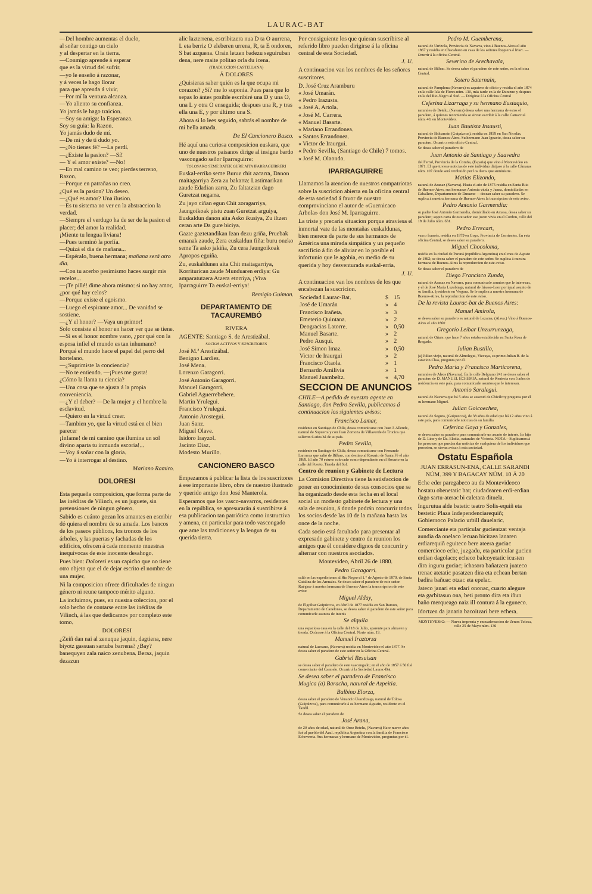LAURAC-BAT
—Del hombre aumentas el duelo,
al soñar contigo un cielo
y al despertar en la tierra.
—Conmigo aprende á esperar
que es la virtud del sufrir.
—yo le enseño á razonar,
y á veces le hago llorar
para que aprenda á vivir.
—Por mí la ventura alcanza.
—Yo aliento su confianza.
Yo jamás le hago traicion.
—Soy su amiga: la Esperanza.
Soy su guia: la Razon.
Yo jamás dudo de mí.
—De mí y de tí dudo yo.
—¿No tienes fé? —La perdí.
—¿Existe la pasion? —Sí!
— Y el amor existe? —No!
—En mal camino te veo; pierdes terreno, Razon.
—Porque en patrañas no creo.
¿Qué es la pasion? Un deseo.
—¿Qué es amor? Una ilusion.
—Es tu sistema no ver en la abstraccion la verdad.
—Siempre el verdugo ha de ser de la pasion el placer; del amor la realidad.
¡Miente tu lengua liviana!
—Pues terminó la porfía.
—Quizá el dia de mañana...
—Espéralo, buena hermana; mañana será otro dia.
—Con tu acerbo pesimismo haces surgir mis recelos...
—¡Te pillé! dime ahora mismo: si no hay amor, ¿por qué hay celos?
—Porque existe el egoismo.
—Luego el espirante amor... De vanidad se sostiene.
—¿Y el honor? —Vaya un primor!
Solo consiste el honor en hacer ver que se tiene.
—Si es el honor nombre vano, ¿por qué con la esposa infiel el mundo es tan inhumano?
Porqué el mundo hace el papel del perro del hortelano.
—¿Suprimiste la conciencia?
—No te entiendo. —¡Pues me gusta!
¿Cómo la llama tu ciencia?
—Una cosa que se ajusta á la propia conveniencia.
—¿Y el deber? —De la mujer y el hombre la esclavitud.
—Quiero en la virtud creer.
—Tambien yo, que la virtud está en el bien parecer
¡Infame! de mi camino que ilumina un sol divino aparta tu inmunda escoria!...
—Voy á soñar con la gloria.
—Yo á interrogar al destino.
Mariano Ramiro.
DOLORESI
Esta pequeña composicion, que forma parte de las inéditas de Vilinch, es un juguete, sin pretensiones de ningun género.
Sabido es cuánto gozan los amantes en escribir dó quiera el nombre de su amada. Los bancos de los paseos públicos, los troncos de los árboles, y las puertas y fachadas de los edificios, ofrecen á cada momento muestras inequívocas de este inocente desahogo.
Pues bien: Doloresi es un capicho que no tiene otro objeto que el de dejar escrito el nombre de una mujer.
Ni la composicion ofrece dificultades de ningun género ni reune tampoco mérito alguno.
La incluimos, pues, en nuestra coleccion, por el solo hecho de contarse entre las inéditas de Vilinch, á las que dedicamos por completo este tomo.
DOLORESI
¿Zeiñ dan nai al zenuque jaquin, dagtiena, nere biyotz gassuan sartuba barrena? ¿Bay? banequyen zala naico zenubena. Beraz, jaquin dezazun
alic lazterrena, escribitzera nua D ta O aurrena, L eta berriz O eleberen urrena, R, ta E ondoren, S bat azquena. Orain letzen badezu seguiruban dena, nere maite politao orla du icena.
(TRADUCCION CASTELLANA)
Á DOLORES
¿Quisieras saber quién es la que ocupa mi corazon? ¿Sí? me lo suponia. Pues para que lo sepas lo ántes posible escribiré una D y una O, una L y otra O enseguida; despues una R, y tras ella una E, y por último una S.
Ahora si lo lees seguido, sabrás el nombre de mi bella amada.
De El Cancionero Basco.
Hé aquí una curiosa composicion euskara, que uno de nuestros paisanos dirige al insigne bardo vascongado señor Iparraguirre:
TOLOSAKO SEME BATEK GURE AITA IPARRAGUIRRERI
Euskal-erriko seme Buruz chit azcarra, Danon maitagarriya Zera zu bakarra: Lastimarikan zaude Edadian zarra, Zu faltatzian dago Guretzat negarra.
Zu jayo ciñan egun Chit zoragarriya, Jaungoikoak pistu zuan Guretzat arguiya, Euskaldun danon aita Asko ikusiya, Zu iltzen ceran arte Da gure biciya.
Gazte gaztetandikan Izan dezu griña, Pruebak emanak zaude, Zera euskaldun fiña: buru oneko seme Ta asko jakiña, Zu cera Jaungoikoak Apropos eguiña.
Zu, euskaldunen aita Chit maitagarriya, Korriturican zaude Munduaren erdiya: Gu amparatutzera Atzera etorriya, ¡Viva Iparraguirre Ta euskal-erriya!
Remigio Guimon.
DEPARTAMENTO DE TACAUREMBÓ
RIVERA
AGENTE: Santiago S. de Arestizábal.
SOCIOS ACTIVOS Y SUSCRITORES
José M.ª Arestizábal.
Benigno Lardies.
José Mena.
Lorenzo Garagorri.
José Antonio Garagorri.
Manuel Garagorri.
Gabriel Aguerrebehere.
Martin Yrulegui.
Francisco Yrulegui.
Antonio Arostegui.
Juan Sanz.
Miguel Olave.
Isidoro Irayzol.
Jacinto Diaz.
Modesto Murillo.
CANCIONERO BASCO
Empezamos á publicar la lista de los suscritores á ese importante libro, obra de nuestro ilustrado y querido amigo don José Manterola.
Esperamos que los vasco-navarros, residentes en la república, se apresurarán á suscribirse á esa publicacion tan patriótica como instructiva y amena, en particular para todo vascongado que ame las tradiciones y la lengua de su querida tierra.
Por consiguiente los que quieran suscribirse al referido libro pueden dirigirse á la oficina central de esta Sociedad.
J. U.
A continuacion van los nombres de los señores suscritores.
D. José Cruz Aramburu
« José Umarán.
« Pedro Irazusta.
« José A. Artola.
« José M. Carrera.
« Manuel Basarte.
« Mariano Errandonea.
« Santos Errandonea.
« Victor de Iraurgui.
« Pedro Sevilla, (Santiago de Chile) 7 tomos.
« José M. Olaondo.
IPARRAGUIRRE
Llamamos la atencion de nuestros compatriotas sobre la suscricion abierta en la oficina central de esta sociedad á favor de nuestro comprovinciano el autor de «Guernicaco Arbola» don José M. Iparraguirre.
La triste y precaria situacion porque atraviesa el inmortal vate de las montañas euskaldunas, bien merece de parte de sus hermanos de América una mirada simpática y un pequeño sacrificio á fin de aliviar en lo posible el infortunio que le agobia, en medio de su querida y hoy desventurada euskal-erria.
J. U.
A continuacion van los nombres de los que encabezan la suscricion.
| Sociedad Laurac-Bat. | $ | 15 |
| José de Umarán | » | 4 |
| Francisco Irañeta. | » | 3 |
| Emeterio Quintana. | » | 2 |
| Deogracias Latorre. | » | 0,50 |
| Manuel Basarte. | » | 2 |
| Pedro Ausqui. | » | 2 |
| José Simon Imaz. | » | 0,50 |
| Victor de Iraurgui | » | 2 |
| Francisco Otaola. | » | 1 |
| Bernardo Amilivia | » | 1 |
| Manuel Juambeltz. | « | 4,70 |
SECCION DE ANUNCIOS
CHILE—A pedido de nuestro agente en Santiago, don Pedro Sevilla, publicamos á continuacion los siguientes avisos:
Francisco Lamar,
residente en Santiago de Chile, desea comunicarse con Juan J. Allende, natural de Sopuerta y con Juan Zornoza de Villaverde de Trucios que salieron 6 años há de su país.
Pedro Sevilla,
residente en Santiago de Chile, desea comunicarse con Fernando Larrucea que salió de Bilbao, con destino al Rosario de Santa Fé el año 1869. El año 70 estuvo colocado como dependiente en el Rosario en la calle del Puerto, Tienda del Sol.
Centro de reunion y Gabinete de Lectura
La Comision Directiva tiene la satisfaccion de poner en conocimiento de sus consocios que se ha organizado desde esta fecha en el local social un modesto gabinete de lectura y una sala de reunion, á donde podrán concurrir todos los socios desde las 10 de la mañana hasta las once de la noche.
Cada socio está facultado para presentar al expresado gabinete y centro de reunion los amigos que él considere dignos de concurrir y alternar con nuestros asociados.
Montevideo, Abril 26 de 1880.
Pedro Garagorri.
salió en las expediciones al Rio Negro el 1.° de Agosto de 1879, de Santa Catalina de los Arenales. Se desea saber el paradero de este señor. Ruégase á nuestra hermana de Buenos-Aires la transcripcion de este aviso
Miguel Alday,
de Elgoibar Guipúzcoa, en Abril de 1877 residia en San Ramon, Departamento de Canelones, se desea saber el paradero de este señor para comunicarle asuntos de interés
Se alquila
una espaciosa casa en la calle del 18 de Julio, aparente para almacen y tienda. Ocúrrase á la Oficina Central, Norte núm. 19.
Manuel Iraztorza
natural de Lazcano, (Navarra) residia en Montevideo el año 1877. Se desea saber el paradero de este señor en la Oficina Central.
Gabriel Resuisan
se desea saber el paradero de este vascongado; en el año de 1857 á 56 fué comerciante del Carmelo. Ocurrir á la Sociedad Laurac-Bat.
Se desea saber el paradero de Francisco Mugica (a) Baracha, natural de Azpeitia.
Balbino Elorza,
desea saber el paradero de Venancio Usandizaga, natural de Tolosa (Guipúzcoa), para comunicarle á su hermano Agustin, residente en el Tandil.
Se desea saber el paradero de
José Arana,
de 20 años de edad, natural de Oroz Betelu, (Navarra) Hace nueve años fué al pueblo del Azul, república Argentina con la familia de Francisco Echeverria. Sus hermanas y hermano de Montevideo, preguntan por él.
Pedro M. Guemberena,
natural de Urrizola, Provincia de Navarra, vino á Buenos-Aires el año 1867 y residia en Chacabuco en casa de los señores Reguera é Iriart. — Ocurrir á la oficina Central.
Severino de Arechavala,
natural de Bilbao. Se desea saber el paradero de este señor, en la oficina Central.
Sotero Saternain,
natural de Pamplona (Navarra) es zapatero de oficio y residia el año 1874 en la calle Isla de Flores núm. 130, más tarde en la de Durazno y despues en la del Rio-Negro al Sud. — Dirigirse á la Oficina Central
Ceferina Lizarraga y su hermano Eustaquio,
naturales de Betelu, (Navarra) desea saber una hermana de estos el paradero, á quienes recomienda se sirvan escribir á la calle Camarcuá núm. 40, en Montevideo.
Juan Bautista Insausti,
natural de Balcarrain (Guipúzcoa), residia en 1859 en San Nicolás, Provincia de Buenos-Aires. Su hermano Juan Ignacio, desea saber su paradero. Ocurrir a esta oficio Central.
Se desea saber el paradero de
Juan Antonio de Santiago y Saavedra
del Ferrol, Provincia de la Coruña, (España) que vino á Montevideo en 1871. El que tuviese noticias de este individuo dirijase á la calle Cámaras núm. 107 donde será retribuido por los datos que suministre.
Matias Elizondo,
natural de Aranaz (Navarra). Hasta el año de 1875 residia en Santa Rita de Buenos-Aires, sus hermanas Antonia viuda y Juana, domiciliadas en Caballero, Departamento de Durazno —desean saber su paradero. Se suplica á nuestra hermana de Buenos-Aires la trascripcion de este aviso.
Pedro Antonio Garmendia:
su padre José Antonio Garmendia, domiciliado en Amasa, desea saber su paradero; segun carta de este señor ese joven vivia en el Cordon, calle del 18 de Julio núm. 631.
Pedro Errecart,
vasco francés, residia en 1879 en Goya, Provincia de Corrientes. En esta oficina Central, se desea saber su paradero.
Miguel Chocoloma,
residia en la ciudad de Paraná (república Argentina) en el mes de Agosto de 1862; se desea saber el paradero de este señor. Se suplica á nuestra hermana de Buenos-Aires la reproduccion de este aviso.
Se desea saber el paradero de
Diego Francisco Zunda,
natural de Aranaz en Navarra, para comunicarle asuntos que le interesan, y el de José Maria Luzabinga, natural de Irisaso-Leor por igual asunto de su familia, (residente en Vergara. Se le suplica a nuestra hermana de Buenos-Aires, la reproduccion de este aviso.
De la revista Laurac-bat de Buenos Aires:
Manuel Amirola,
se desea saber su paradero es natural de Lezama, (Alava.) Vino á Buenos-Aires el año 1860
Gregorio Leibar Unzurrunzaga,
natural de Oñate, que hace 7 años estaba establecido en Santa Rosa de Rragado.
Julian Bustillo,
(a) Julian viejo, natural de Almolegui, Vizcaya, su primo Julian B. de la estacion Chas, pregunta por él.
Pedro Maria y Francisco Marticorena,
naturales de Aleos (Navarra). En la calle Belgrano 241 se desea saber el paradero de D. MANUEL ECHEMIA, natural de Renteria con 5 años de residencia en este país, para comunicarle asuntos que le interesan.
Antonio Saralegui.
natural de Navarra que há 5 años se ausentó de Chivilcoy pregunta por él su hermano Miguel.
Julian Goicoechea,
natural de Segura, (Guipuzcoa), de 38 años de edad que há 12 años vino á este país, para comunicarle noticias de su familia
Ceferina Goya y Gonzales,
se desea saber su paradero para comunicarle un asunto de interés. Es hijo de D. Lino y de Da. Eladia, naturales de Victoria. NOTA—Suplicamos á las personas que puedan dar noticias de cualquiera de los individuos que proceden, se sirvan avisar á esta sociedad.
Ostatu Española
JUAN ERRASUN-ENA, CALLE SARANDI NÚM. 399 Y BAGACAY NÚM. 10 Á 20
Eche eder paregabeco au da Montevideoco hostatu obenetatic bat; ciudadearen erdi-erdian dago sartu-aterac bi caletara dituela.
Ingurutua alde batetic teatro Solis-equiñ eta bestetic Plaza Independenciarequiñ; Gobiernoco Palacio urbill dauelaric.
Comerciante eta particular gucientzat ventaja aundia da onelaco lecuan bicitzea lanaren erdiarequiñ eguiteco bere ateera guciac comercioco eche, juzgadu, eta particular gucien erdian dagolaco; echeco balcoyetatic icusten dira inguru guciac; ichasora bañatzera juateco trenac atetatic pasatzen dira eta echean bertan badira bañuac otzac eta epelac.
Jateco janari eta edari ononac, cuarto alegure eta garbitasun ona, beti pronto dira eta iñun baño merqueago naiz ill contura á la eguneco.
Idortzen da janaria bacoitzari bere echera.
MONTEVIDEO: — Nueva imprenta y encuadernacion de Zenon Tolosa, calle 25 de Mayo núm. 136